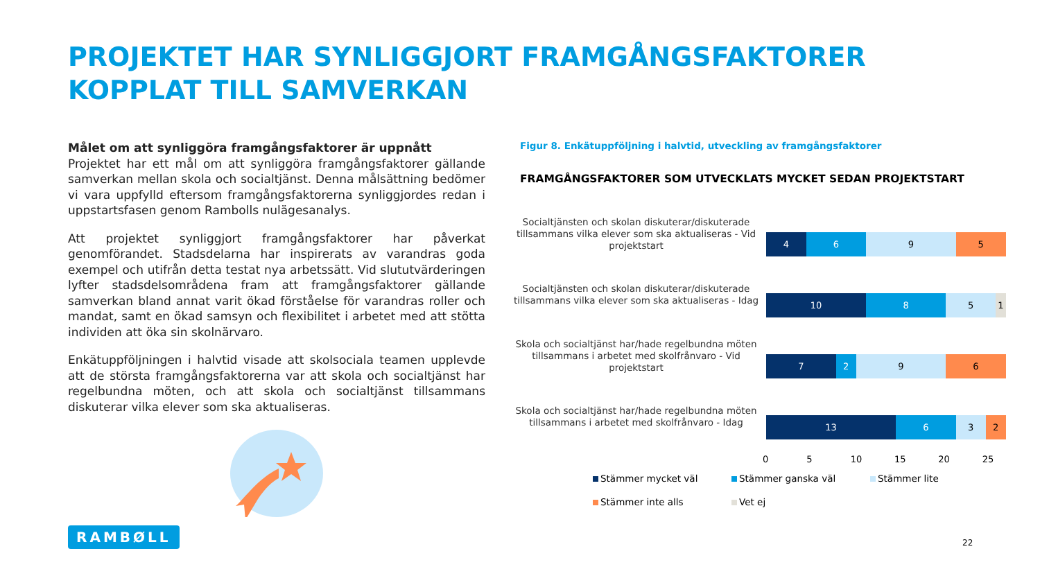PROJEKTET HAR SYNLIGGJORT FRAMGÅNGSFAKTORER KOPPLAT TILL SAMVERKAN
Målet om att synliggöra framgångsfaktorer är uppnått
Projektet har ett mål om att synliggöra framgångsfaktorer gällande samverkan mellan skola och socialtjänst. Denna målsättning bedömer vi vara uppfylld eftersom framgångsfaktorerna synliggjordes redan i uppstartsfasen genom Rambolls nulägesanalys.
Att projektet synliggjort framgångsfaktorer har påverkat genomförandet. Stadsdelarna har inspirerats av varandras goda exempel och utifrån detta testat nya arbetssätt. Vid slututvärderingen lyfter stadsdelsområdena fram att framgångsfaktorer gällande samverkan bland annat varit ökad förståelse för varandras roller och mandat, samt en ökad samsyn och flexibilitet i arbetet med att stötta individen att öka sin skolnärvaro.
Enkätuppföljningen i halvtid visade att skolsociala teamen upplevde att de största framgångsfaktorerna var att skola och socialtjänst har regelbundna möten, och att skola och socialtjänst tillsammans diskuterar vilka elever som ska aktualiseras.
Figur 8. Enkätuppföljning i halvtid, utveckling av framgångsfaktorer
FRAMGÅNGSFAKTORER SOM UTVECKLATS MYCKET SEDAN PROJEKTSTART
Socialtjänsten och skolan diskuterar/diskuterade tillsammans vilka elever som ska aktualiseras - Vid projektstart
4 6 9 5
Socialtjänsten och skolan diskuterar/diskuterade tillsammans vilka elever som ska aktualiseras - Idag
10 8 5 1
Skola och socialtjänst har/hade regelbundna möten tillsammans i arbetet med skolfrånvaro - Vid projektstart
7 2 9 6
Skola och socialtjänst har/hade regelbundna möten tillsammans i arbetet med skolfrånvaro - Idag
13 6 3 2
0 5 10 15 20 25
Stämmer mycket väl Stämmer ganska väl Stämmer lite Stämmer inte alls Vet ej
RAMBØLL
22